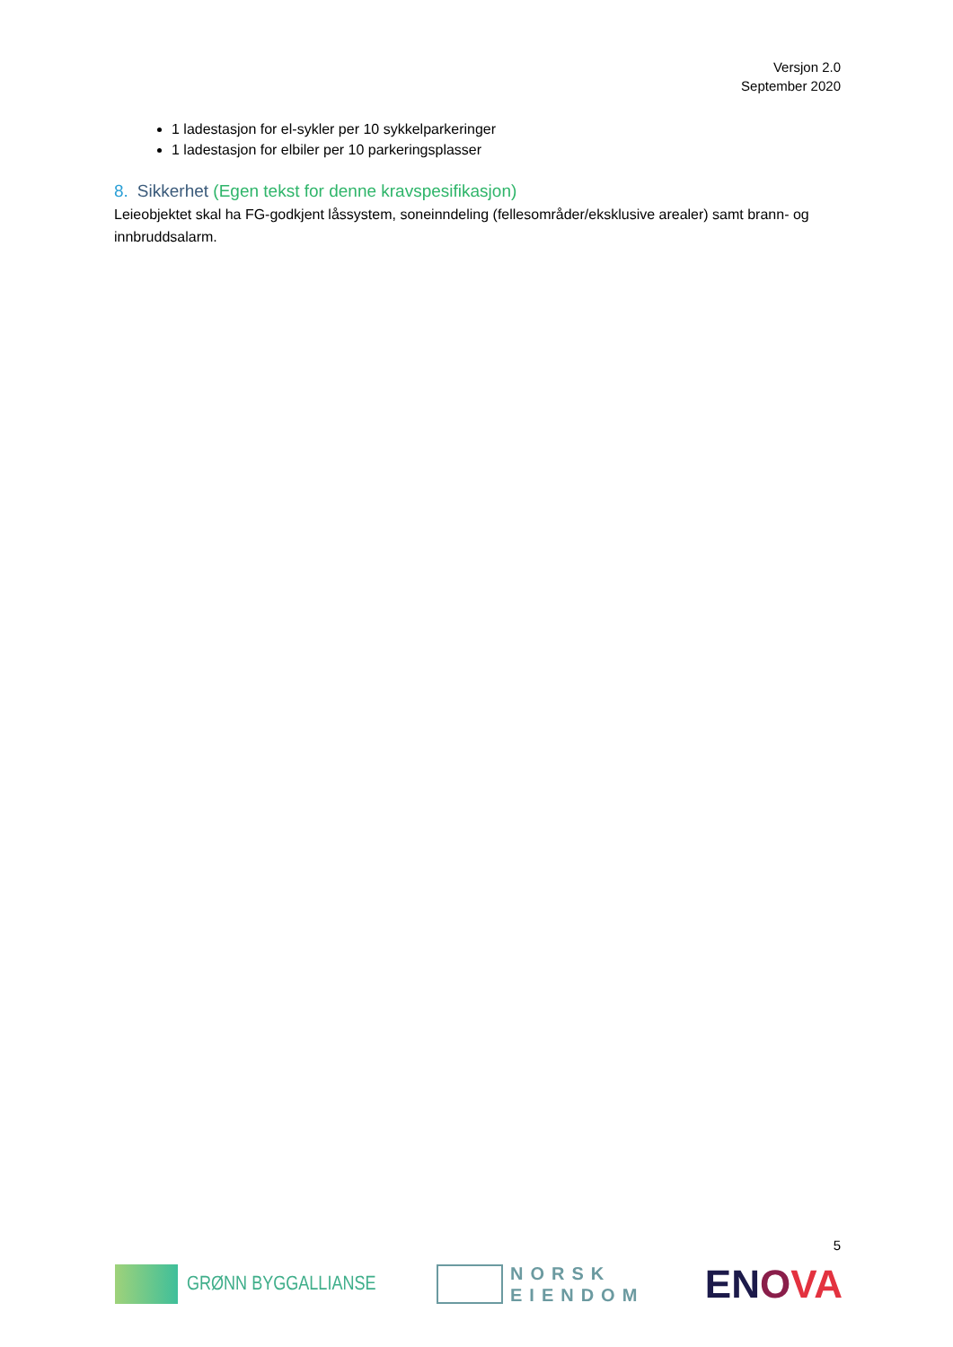Versjon 2.0
September 2020
1 ladestasjon for el-sykler per 10 sykkelparkeringer
1 ladestasjon for elbiler per 10 parkeringsplasser
8. Sikkerhet (Egen tekst for denne kravspesifikasjon)
Leieobjektet skal ha FG-godkjent låssystem, soneinndeling (fellesområder/eksklusive arealer) samt brann- og innbruddsalarm.
5
GRØNN BYGGALLIANSE
NORSK
EIENDOM
ENOVA